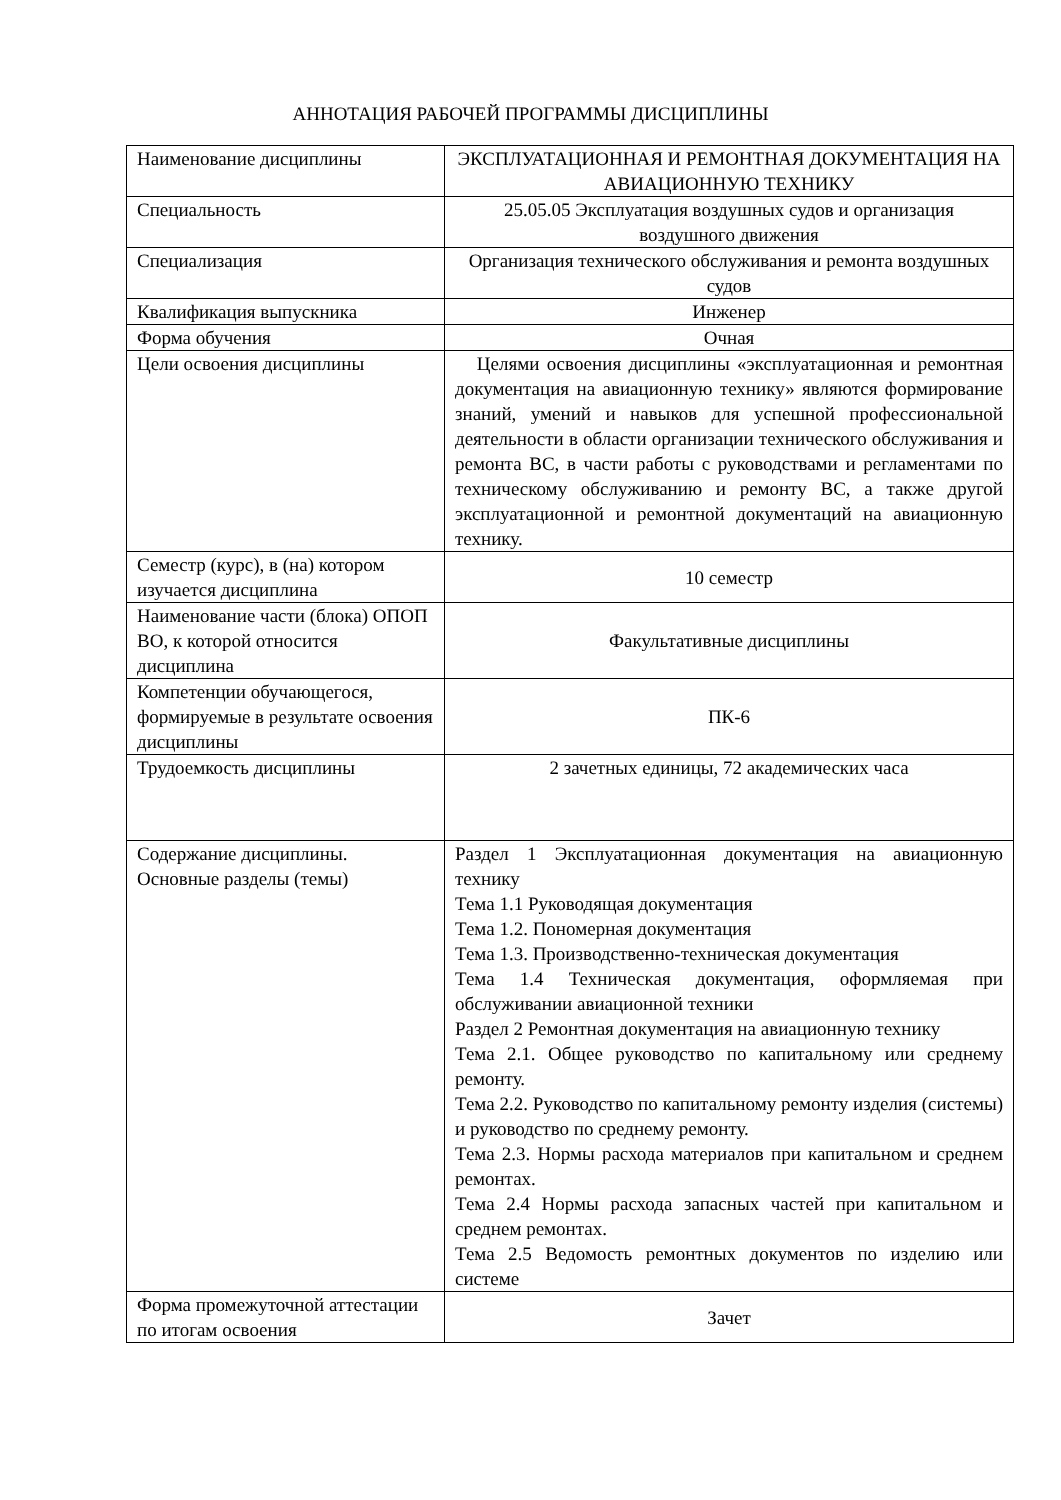АННОТАЦИЯ РАБОЧЕЙ ПРОГРАММЫ ДИСЦИПЛИНЫ
| Наименование дисциплины | ЭКСПЛУАТАЦИОННАЯ И РЕМОНТНАЯ ДОКУМЕНТАЦИЯ НА АВИАЦИОННУЮ ТЕХНИКУ |
| Специальность | 25.05.05 Эксплуатация воздушных судов и организация воздушного движения |
| Специализация | Организация технического обслуживания и ремонта воздушных судов |
| Квалификация выпускника | Инженер |
| Форма обучения | Очная |
| Цели освоения дисциплины | Целями освоения дисциплины «эксплуатационная и ремонтная документация на авиационную технику» являются формирование знаний, умений и навыков для успешной профессиональной деятельности в области организации технического обслуживания и ремонта ВС, в части работы с руководствами и регламентами по техническому обслуживанию и ремонту ВС, а также другой эксплуатационной и ремонтной документаций на авиационную технику. |
| Семестр (курс), в (на) котором изучается дисциплина | 10 семестр |
| Наименование части (блока) ОПОП ВО, к которой относится дисциплина | Факультативные дисциплины |
| Компетенции обучающегося, формируемые в результате освоения дисциплины | ПК-6 |
| Трудоемкость дисциплины | 2 зачетных единицы, 72 академических часа |
| Содержание дисциплины. Основные разделы (темы) | Раздел 1 Эксплуатационная документация на авиационную технику Тема 1.1 Руководящая документация Тема 1.2. Пономерная документация Тема 1.3. Производственно-техническая документация Тема 1.4 Техническая документация, оформляемая при обслуживании авиационной техники Раздел 2 Ремонтная документация на авиационную технику Тема 2.1. Общее руководство по капитальному или среднему ремонту. Тема 2.2. Руководство по капитальному ремонту изделия (системы) и руководство по среднему ремонту. Тема 2.3. Нормы расхода материалов при капитальном и среднем ремонтах. Тема 2.4 Нормы расхода запасных частей при капитальном и среднем ремонтах. Тема 2.5 Ведомость ремонтных документов по изделию или системе |
| Форма промежуточной аттестации по итогам освоения | Зачет |